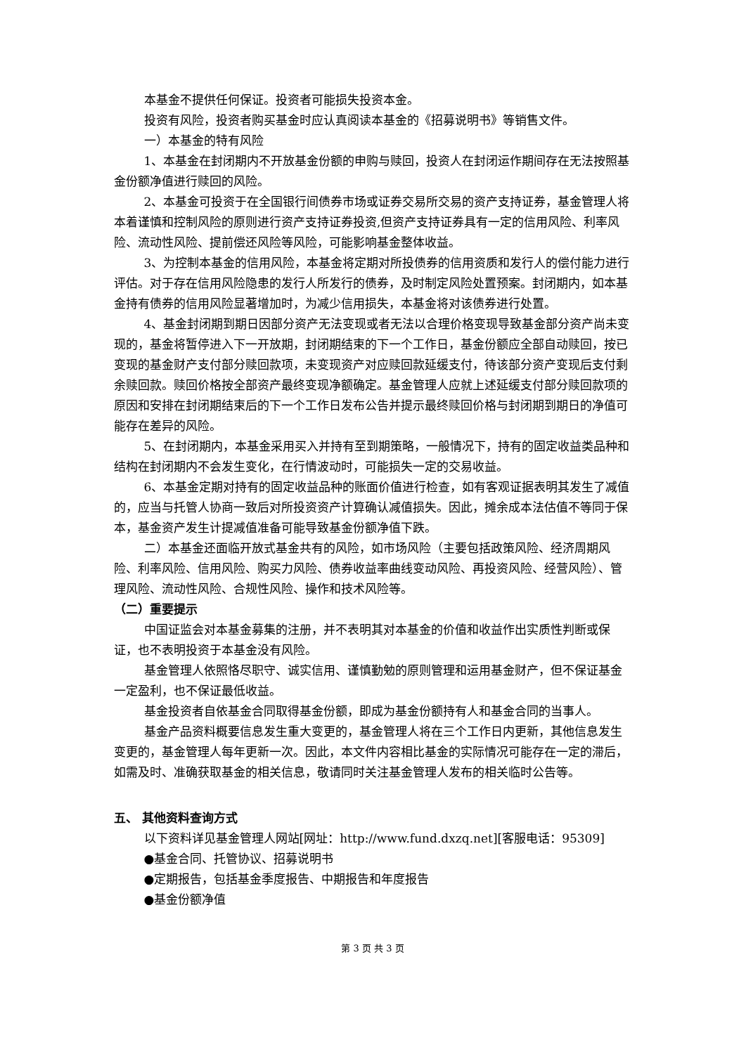本基金不提供任何保证。投资者可能损失投资本金。
投资有风险，投资者购买基金时应认真阅读本基金的《招募说明书》等销售文件。
一）本基金的特有风险
1、本基金在封闭期内不开放基金份额的申购与赎回，投资人在封闭运作期间存在无法按照基金份额净值进行赎回的风险。
2、本基金可投资于在全国银行间债券市场或证券交易所交易的资产支持证券，基金管理人将本着谨慎和控制风险的原则进行资产支持证券投资,但资产支持证券具有一定的信用风险、利率风险、流动性风险、提前偿还风险等风险，可能影响基金整体收益。
3、为控制本基金的信用风险，本基金将定期对所投债券的信用资质和发行人的偿付能力进行评估。对于存在信用风险隐患的发行人所发行的债券，及时制定风险处置预案。封闭期内，如本基金持有债券的信用风险显著增加时，为减少信用损失，本基金将对该债券进行处置。
4、基金封闭期到期日因部分资产无法变现或者无法以合理价格变现导致基金部分资产尚未变现的，基金将暂停进入下一开放期，封闭期结束的下一个工作日，基金份额应全部自动赎回，按已变现的基金财产支付部分赎回款项，未变现资产对应赎回款延缓支付，待该部分资产变现后支付剩余赎回款。赎回价格按全部资产最终变现净额确定。基金管理人应就上述延缓支付部分赎回款项的原因和安排在封闭期结束后的下一个工作日发布公告并提示最终赎回价格与封闭期到期日的净值可能存在差异的风险。
5、在封闭期内，本基金采用买入并持有至到期策略，一般情况下，持有的固定收益类品种和结构在封闭期内不会发生变化，在行情波动时，可能损失一定的交易收益。
6、本基金定期对持有的固定收益品种的账面价值进行检查，如有客观证据表明其发生了减值的，应当与托管人协商一致后对所投资资产计算确认减值损失。因此，摊余成本法估值不等同于保本，基金资产发生计提减值准备可能导致基金份额净值下跌。
二）本基金还面临开放式基金共有的风险，如市场风险（主要包括政策风险、经济周期风险、利率风险、信用风险、购买力风险、债券收益率曲线变动风险、再投资风险、经营风险）、管理风险、流动性风险、合规性风险、操作和技术风险等。
（二）重要提示
中国证监会对本基金募集的注册，并不表明其对本基金的价值和收益作出实质性判断或保证，也不表明投资于本基金没有风险。
基金管理人依照恪尽职守、诚实信用、谨慎勤勉的原则管理和运用基金财产，但不保证基金一定盈利，也不保证最低收益。
基金投资者自依基金合同取得基金份额，即成为基金份额持有人和基金合同的当事人。
基金产品资料概要信息发生重大变更的，基金管理人将在三个工作日内更新，其他信息发生变更的，基金管理人每年更新一次。因此，本文件内容相比基金的实际情况可能存在一定的滞后，如需及时、准确获取基金的相关信息，敬请同时关注基金管理人发布的相关临时公告等。
五、 其他资料查询方式
以下资料详见基金管理人网站[网址：http://www.fund.dxzq.net][客服电话：95309]
●基金合同、托管协议、招募说明书
●定期报告，包括基金季度报告、中期报告和年度报告
●基金份额净值
第 3 页 共 3 页